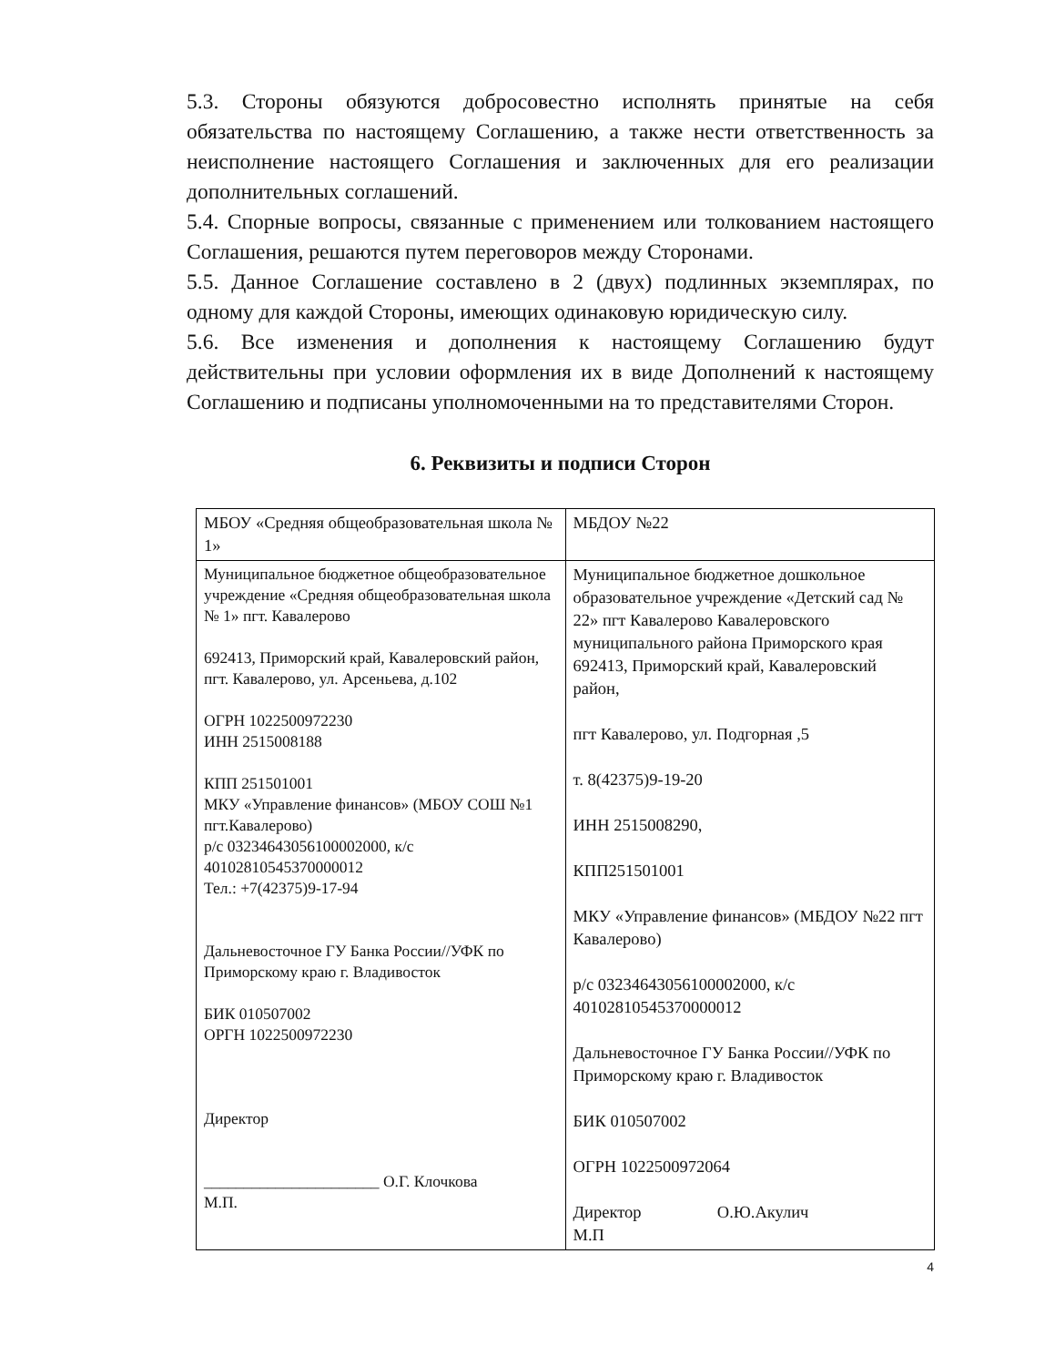5.3. Стороны обязуются добросовестно исполнять принятые на себя обязательства по настоящему Соглашению, а также нести ответственность за неисполнение настоящего Соглашения и заключенных для его реализации дополнительных соглашений.
5.4. Спорные вопросы, связанные с применением или толкованием настоящего Соглашения, решаются путем переговоров между Сторонами.
5.5. Данное Соглашение составлено в 2 (двух) подлинных экземплярах, по одному для каждой Стороны, имеющих одинаковую юридическую силу.
5.6. Все изменения и дополнения к настоящему Соглашению будут действительны при условии оформления их в виде Дополнений к настоящему Соглашению и подписаны уполномоченными на то представителями Сторон.
6. Реквизиты и подписи Сторон
| МБОУ «Средняя общеобразовательная школа № 1» | МБДОУ №22 |
| Муниципальное бюджетное общеобразовательное учреждение «Средняя общеобразовательная школа № 1» пгт. Кавалерово 692413, Приморский край, Кавалеровский район, пгт. Кавалерово, ул. Арсеньева, д.102 ОГРН 1022500972230 ИНН 2515008188 КПП 251501001 МКУ «Управление финансов» (МБОУ СОШ №1 пгт.Кавалерово) р/с 03234643056100002000, к/с 40102810545370000012 Тел.: +7(42375)9-17-94 Дальневосточное ГУ Банка России//УФК по Приморскому краю г. Владивосток БИК 010507002 ОРГН 1022500972230 Директор ______________________ О.Г. Клочкова М.П. | Муниципальное бюджетное дошкольное образовательное учреждение «Детский сад № 22» пгт Кавалерово Кавалеровского муниципального района Приморского края 692413, Приморский край, Кавалеровский район, пгт Кавалерово, ул. Подгорная ,5 т. 8(42375)9-19-20 ИНН 2515008290, КПП251501001 МКУ «Управление финансов» (МБДОУ №22 пгт Кавалерово) р/с 03234643056100002000, к/с 40102810545370000012 Дальневосточное ГУ Банка России//УФК по Приморскому краю г. Владивосток БИК 010507002 ОГРН 1022500972064 Директор О.Ю.Акулич М.П |
4